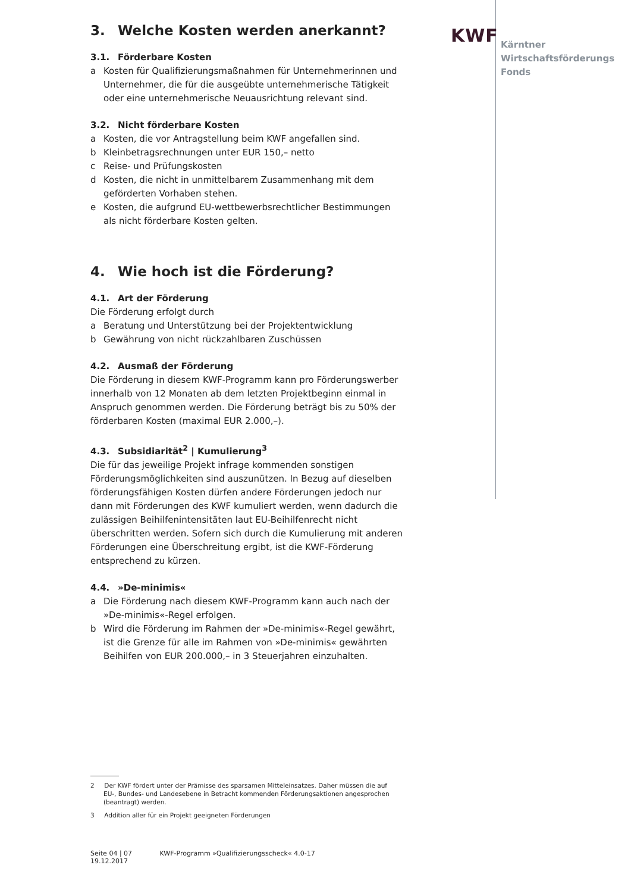KWF
Kärntner
Wirtschaftsförderungs
Fonds
3. Welche Kosten werden anerkannt?
3.1. Förderbare Kosten
a Kosten für Qualifizierungsmaßnahmen für Unternehmerinnen und Unternehmer, die für die ausgeübte unternehmerische Tätigkeit oder eine unternehmerische Neuausrichtung relevant sind.
3.2. Nicht förderbare Kosten
a Kosten, die vor Antragstellung beim KWF angefallen sind.
b Kleinbetragsrechnungen unter EUR 150,– netto
c Reise- und Prüfungskosten
d Kosten, die nicht in unmittelbarem Zusammenhang mit dem geförderten Vorhaben stehen.
e Kosten, die aufgrund EU-wettbewerbsrechtlicher Bestimmungen als nicht förderbare Kosten gelten.
4. Wie hoch ist die Förderung?
4.1. Art der Förderung
Die Förderung erfolgt durch
a Beratung und Unterstützung bei der Projektentwicklung
b Gewährung von nicht rückzahlbaren Zuschüssen
4.2. Ausmaß der Förderung
Die Förderung in diesem KWF-Programm kann pro Förderungswerber innerhalb von 12 Monaten ab dem letzten Projektbeginn einmal in Anspruch genommen werden. Die Förderung beträgt bis zu 50% der förderbaren Kosten (maximal EUR 2.000,–).
4.3. Subsidiarität<sup>2</sup> | Kumulierung<sup>3</sup>
Die für das jeweilige Projekt infrage kommenden sonstigen Förderungsmöglichkeiten sind auszunützen. In Bezug auf dieselben förderungsfähigen Kosten dürfen andere Förderungen jedoch nur dann mit Förderungen des KWF kumuliert werden, wenn dadurch die zulässigen Beihilfenintensitäten laut EU-Beihilfenrecht nicht überschritten werden. Sofern sich durch die Kumulierung mit anderen Förderungen eine Überschreitung ergibt, ist die KWF-Förderung entsprechend zu kürzen.
4.4. »De-minimis«
a Die Förderung nach diesem KWF-Programm kann auch nach der »De-minimis«-Regel erfolgen.
b Wird die Förderung im Rahmen der »De-minimis«-Regel gewährt, ist die Grenze für alle im Rahmen von »De-minimis« gewährten Beihilfen von EUR 200.000,– in 3 Steuerjahren einzuhalten.
2 Der KWF fördert unter der Prämisse des sparsamen Mitteleinsatzes. Daher müssen die auf EU-, Bundes- und Landesebene in Betracht kommenden Förderungsaktionen angesprochen (beantragt) werden.
3 Addition aller für ein Projekt geeigneten Förderungen
Seite 04 | 07 KWF-Programm »Qualifizierungsscheck« 4.0-17 19.12.2017